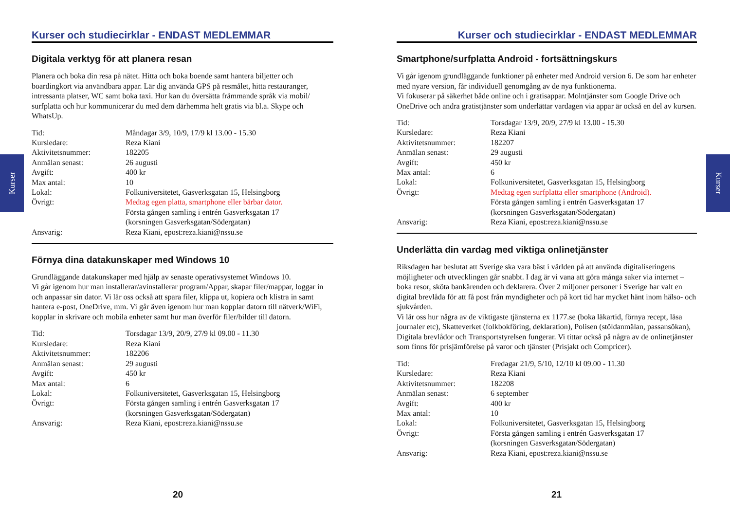Kurser
Kurser
Kurser och studiecirklar - ENDAST MEDLEMMAR
Digitala verktyg för att planera resan
Planera och boka din resa på nätet. Hitta och boka boende samt hantera biljetter och boardingkort via användbara appar. Lär dig använda GPS på resmålet, hitta restauranger, intressanta platser, WC samt boka taxi. Hur kan du översätta främmande språk via mobil/ surfplatta och hur kommunicerar du med dem därhemma helt gratis via bl.a. Skype och WhatsUp.
| Tid: | Måndagar 3/9, 10/9, 17/9 kl 13.00 - 15.30 |
| Kursledare: | Reza Kiani |
| Aktivitetsnummer: | 182205 |
| Anmälan senast: | 26 augusti |
| Avgift: | 400 kr |
| Max antal: | 10 |
| Lokal: | Folkuniversitetet, Gasverksgatan 15, Helsingborg |
| Övrigt: | Medtag egen platta, smartphone eller bärbar dator. Första gången samling i entrén Gasverksgatan 17 (korsningen Gasverksgatan/Södergatan) |
| Ansvarig: | Reza Kiani, epost:reza.kiani@nssu.se |
Förnya dina datakunskaper med Windows 10
Grundläggande datakunskaper med hjälp av senaste operativsystemet Windows 10.
Vi går igenom hur man installerar/avinstallerar program/Appar, skapar filer/mappar, loggar in och anpassar sin dator. Vi lär oss också att spara filer, klippa ut, kopiera och klistra in samt hantera e-post, OneDrive, mm. Vi går även igenom hur man kopplar datorn till nätverk/WiFi, kopplar in skrivare och mobila enheter samt hur man överför filer/bilder till datorn.
| Tid: | Torsdagar 13/9, 20/9, 27/9 kl 09.00 - 11.30 |
| Kursledare: | Reza Kiani |
| Aktivitetsnummer: | 182206 |
| Anmälan senast: | 29 augusti |
| Avgift: | 450 kr |
| Max antal: | 6 |
| Lokal: | Folkuniversitetet, Gasverksgatan 15, Helsingborg |
| Övrigt: | Första gången samling i entrén Gasverksgatan 17 (korsningen Gasverksgatan/Södergatan) |
| Ansvarig: | Reza Kiani, epost:reza.kiani@nssu.se |
20
Kurser och studiecirklar - ENDAST MEDLEMMAR
Smartphone/surfplatta Android - fortsättningskurs
Vi går igenom grundläggande funktioner på enheter med Android version 6. De som har enheter med nyare version, får individuell genomgång av de nya funktionerna.
Vi fokuserar på säkerhet både online och i gratisappar. Molntjänster som Google Drive och OneDrive och andra gratistjänster som underlättar vardagen via appar är också en del av kursen.
| Tid: | Torsdagar 13/9, 20/9, 27/9 kl 13.00 - 15.30 |
| Kursledare: | Reza Kiani |
| Aktivitetsnummer: | 182207 |
| Anmälan senast: | 29 augusti |
| Avgift: | 450 kr |
| Max antal: | 6 |
| Lokal: | Folkuniversitetet, Gasverksgatan 15, Helsingborg |
| Övrigt: | Medtag egen surfplatta eller smartphone (Android). Första gången samling i entrén Gasverksgatan 17 (korsningen Gasverksgatan/Södergatan) |
| Ansvarig: | Reza Kiani, epost:reza.kiani@nssu.se |
Underlätta din vardag med viktiga onlinetjänster
Riksdagen har beslutat att Sverige ska vara bäst i världen på att använda digitaliseringens möjligheter och utvecklingen går snabbt. I dag är vi vana att göra många saker via internet – boka resor, sköta bankärenden och deklarera. Över 2 miljoner personer i Sverige har valt en digital brevlåda för att få post från myndigheter och på kort tid har mycket hänt inom hälso- och sjukvården.
Vi lär oss hur några av de viktigaste tjänsterna ex 1177.se (boka läkartid, förnya recept, läsa journaler etc), Skatteverket (folkbokföring, deklaration), Polisen (stöldanmälan, passansökan), Digitala brevlådor och Transportstyrelsen fungerar. Vi tittar också på några av de onlinetjänster som finns för prisjämförelse på varor och tjänster (Prisjakt och Compricer).
| Tid: | Fredagar 21/9, 5/10, 12/10 kl 09.00 - 11.30 |
| Kursledare: | Reza Kiani |
| Aktivitetsnummer: | 182208 |
| Anmälan senast: | 6 september |
| Avgift: | 400 kr |
| Max antal: | 10 |
| Lokal: | Folkuniversitetet, Gasverksgatan 15, Helsingborg |
| Övrigt: | Första gången samling i entrén Gasverksgatan 17 (korsningen Gasverksgatan/Södergatan) |
| Ansvarig: | Reza Kiani, epost:reza.kiani@nssu.se |
21